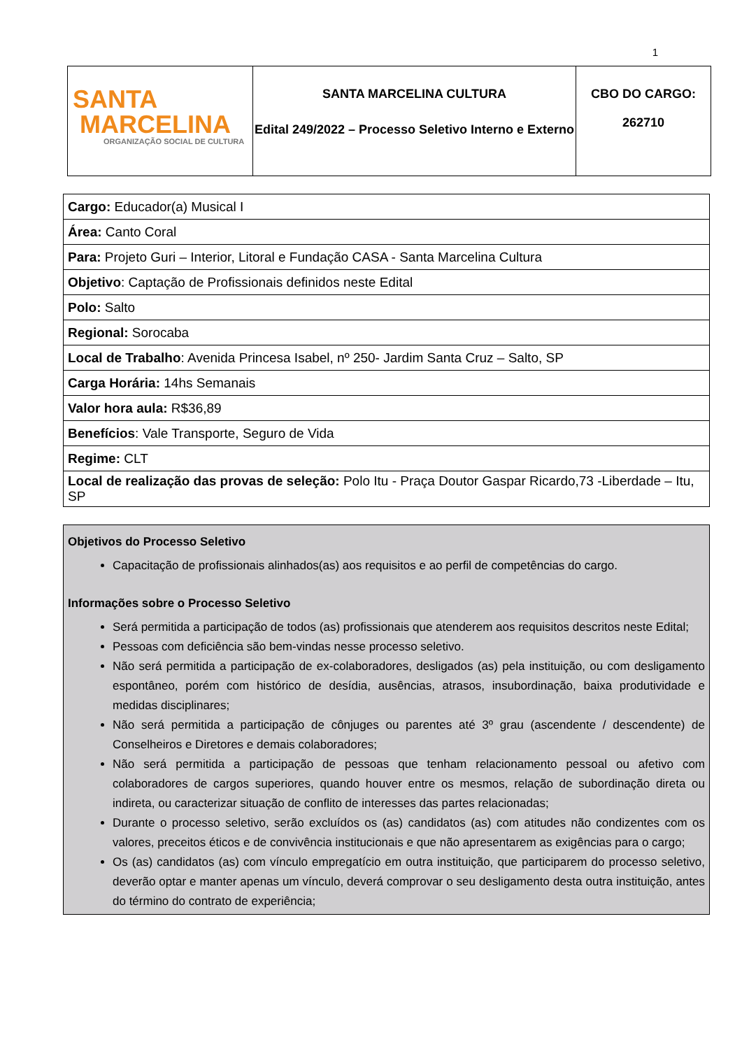1
| SANTA MARCELINA ORGANIZAÇÃO SOCIAL DE CULTURA | SANTA MARCELINA CULTURA Edital 249/2022 – Processo Seletivo Interno e Externo | CBO DO CARGO: 262710 |
| Cargo: Educador(a) Musical I |
| Área: Canto Coral |
| Para: Projeto Guri – Interior, Litoral e Fundação CASA - Santa Marcelina Cultura |
| Objetivo : Captação de Profissionais definidos neste Edital |
| Polo: Salto |
| Regional: Sorocaba |
| Local de Trabalho : Avenida Princesa Isabel, nº 250- Jardim Santa Cruz – Salto, SP |
| Carga Horária: 14hs Semanais |
| Valor hora aula: R$36,89 |
| Benefícios : Vale Transporte, Seguro de Vida |
| Regime: CLT |
| Local de realização das provas de seleção: Polo Itu - Praça Doutor Gaspar Ricardo,73 -Liberdade – Itu, SP |
Objetivos do Processo Seletivo
Capacitação de profissionais alinhados(as) aos requisitos e ao perfil de competências do cargo.
Informações sobre o Processo Seletivo
Será permitida a participação de todos (as) profissionais que atenderem aos requisitos descritos neste Edital;
Pessoas com deficiência são bem-vindas nesse processo seletivo.
Não será permitida a participação de ex-colaboradores, desligados (as) pela instituição, ou com desligamento espontâneo, porém com histórico de desídia, ausências, atrasos, insubordinação, baixa produtividade e medidas disciplinares;
Não será permitida a participação de cônjuges ou parentes até 3º grau (ascendente / descendente) de Conselheiros e Diretores e demais colaboradores;
Não será permitida a participação de pessoas que tenham relacionamento pessoal ou afetivo com colaboradores de cargos superiores, quando houver entre os mesmos, relação de subordinação direta ou indireta, ou caracterizar situação de conflito de interesses das partes relacionadas;
Durante o processo seletivo, serão excluídos os (as) candidatos (as) com atitudes não condizentes com os valores, preceitos éticos e de convivência institucionais e que não apresentarem as exigências para o cargo;
Os (as) candidatos (as) com vínculo empregatício em outra instituição, que participarem do processo seletivo, deverão optar e manter apenas um vínculo, deverá comprovar o seu desligamento desta outra instituição, antes do término do contrato de experiência;